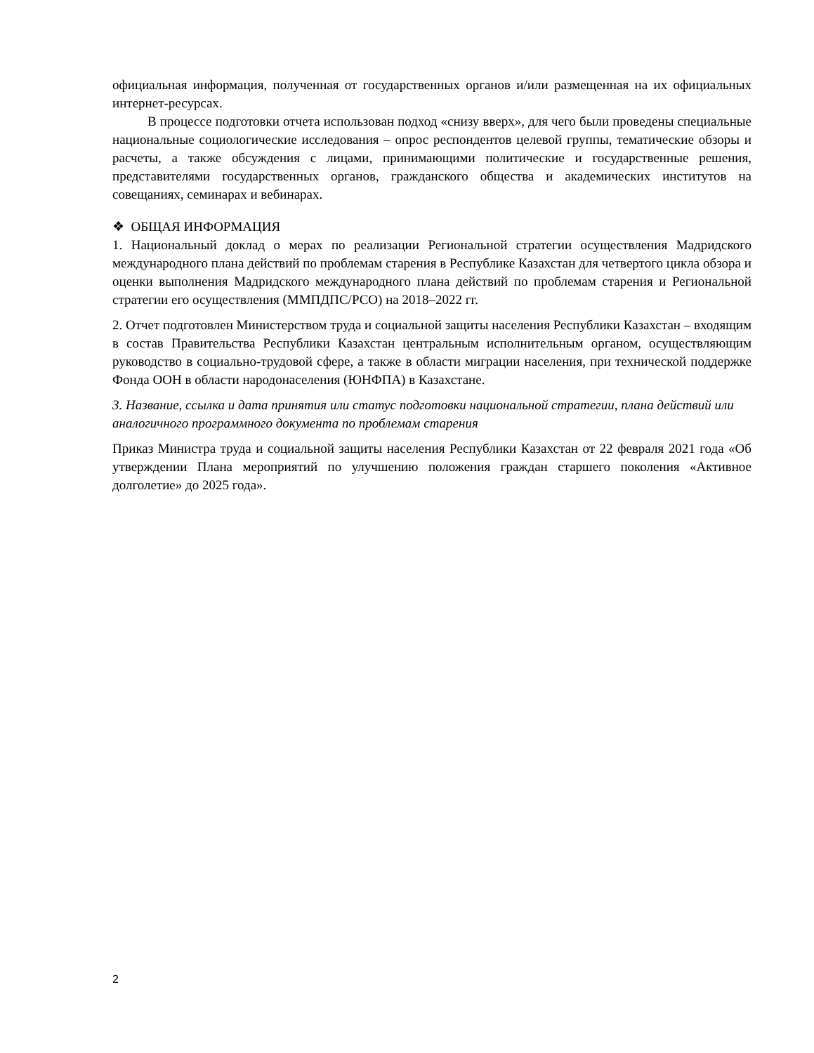официальная информация, полученная от государственных органов и/или размещенная на их официальных интернет-ресурсах.
В процессе подготовки отчета использован подход «снизу вверх», для чего были проведены специальные национальные социологические исследования – опрос респондентов целевой группы, тематические обзоры и расчеты, а также обсуждения с лицами, принимающими политические и государственные решения, представителями государственных органов, гражданского общества и академических институтов на совещаниях, семинарах и вебинарах.
❖ ОБЩАЯ ИНФОРМАЦИЯ
1. Национальный доклад о мерах по реализации Региональной стратегии осуществления Мадридского международного плана действий по проблемам старения в Республике Казахстан для четвертого цикла обзора и оценки выполнения Мадридского международного плана действий по проблемам старения и Региональной стратегии его осуществления (ММПДПС/РСО) на 2018–2022 гг.
2. Отчет подготовлен Министерством труда и социальной защиты населения Республики Казахстан – входящим в состав Правительства Республики Казахстан центральным исполнительным органом, осуществляющим руководство в социально-трудовой сфере, а также в области миграции населения, при технической поддержке Фонда ООН в области народонаселения (ЮНФПА) в Казахстане.
3. Название, ссылка и дата принятия или статус подготовки национальной стратегии, плана действий или аналогичного программного документа по проблемам старения
Приказ Министра труда и социальной защиты населения Республики Казахстан от 22 февраля 2021 года «Об утверждении Плана мероприятий по улучшению положения граждан старшего поколения «Активное долголетие» до 2025 года».
2